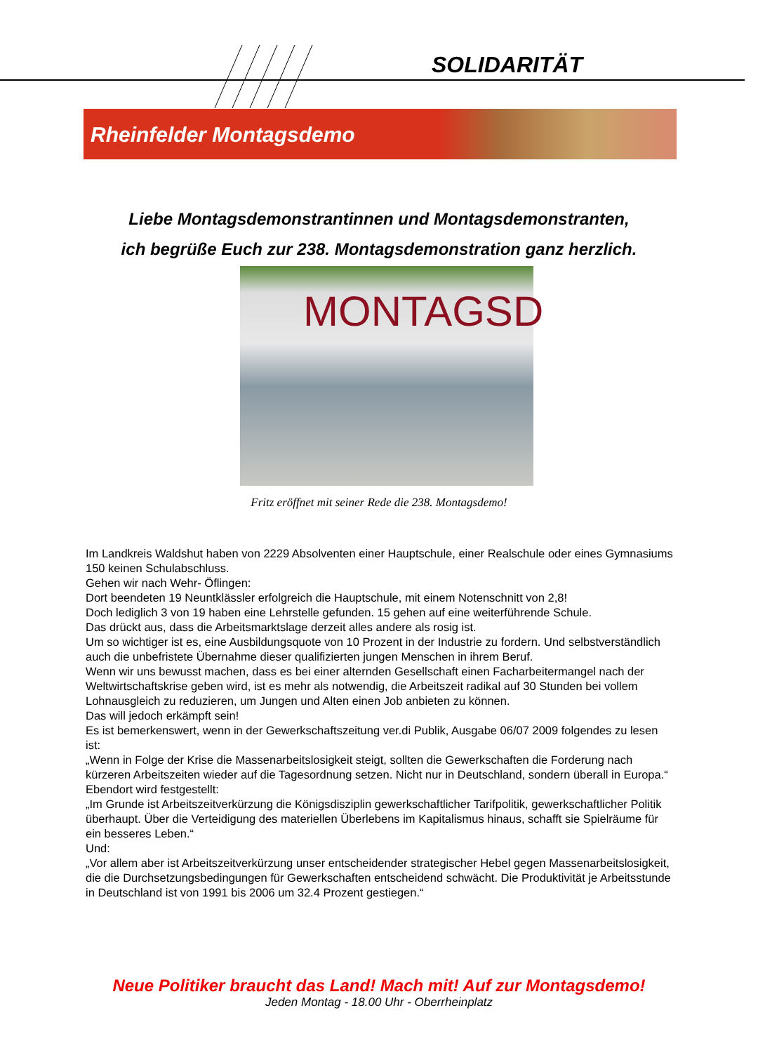SOLIDARITÄT
Rheinfelder Montagsdemo
Liebe Montagsdemonstrantinnen und Montagsdemonstranten,
ich begrüße Euch zur 238. Montagsdemonstration ganz herzlich.
MONTAGSD
Fritz eröffnet mit seiner Rede die 238. Montagsdemo!
Im Landkreis Waldshut haben von 2229 Absolventen einer Hauptschule, einer Realschule oder eines Gymnasiums 150 keinen Schulabschluss.
Gehen wir nach Wehr- Öflingen:
Dort beendeten 19 Neuntklässler erfolgreich die Hauptschule, mit einem Notenschnitt von 2,8!
Doch lediglich 3 von 19 haben eine Lehrstelle gefunden. 15 gehen auf eine weiterführende Schule.
Das drückt aus, dass die Arbeitsmarktslage derzeit alles andere als rosig ist.
Um so wichtiger ist es, eine Ausbildungsquote von 10 Prozent in der Industrie zu fordern. Und selbstverständlich auch die unbefristete Übernahme dieser qualifizierten jungen Menschen in ihrem Beruf.
Wenn wir uns bewusst machen, dass es bei einer alternden Gesellschaft einen Facharbeitermangel nach der Weltwirtschaftskrise geben wird, ist es mehr als notwendig, die Arbeitszeit radikal auf 30 Stunden bei vollem Lohnausgleich zu reduzieren, um Jungen und Alten einen Job anbieten zu können.
Das will jedoch erkämpft sein!
Es ist bemerkenswert, wenn in der Gewerkschaftszeitung ver.di Publik, Ausgabe 06/07 2009 folgendes zu lesen ist:
„Wenn in Folge der Krise die Massenarbeitslosigkeit steigt, sollten die Gewerkschaften die Forderung nach kürzeren Arbeitszeiten wieder auf die Tagesordnung setzen. Nicht nur in Deutschland, sondern überall in Europa.“
Ebendort wird festgestellt:
„Im Grunde ist Arbeitszeitverkürzung die Königsdisziplin gewerkschaftlicher Tarifpolitik, gewerkschaftlicher Politik überhaupt. Über die Verteidigung des materiellen Überlebens im Kapitalismus hinaus, schafft sie Spielräume für ein besseres Leben.“
Und:
„Vor allem aber ist Arbeitszeitverkürzung unser entscheidender strategischer Hebel gegen Massenarbeitslosigkeit, die die Durchsetzungsbedingungen für Gewerkschaften entscheidend schwächt. Die Produktivität je Arbeitsstunde in Deutschland ist von 1991 bis 2006 um 32.4 Prozent gestiegen.“
Neue Politiker braucht das Land! Mach mit! Auf zur Montagsdemo!
Jeden Montag - 18.00 Uhr - Oberrheinplatz